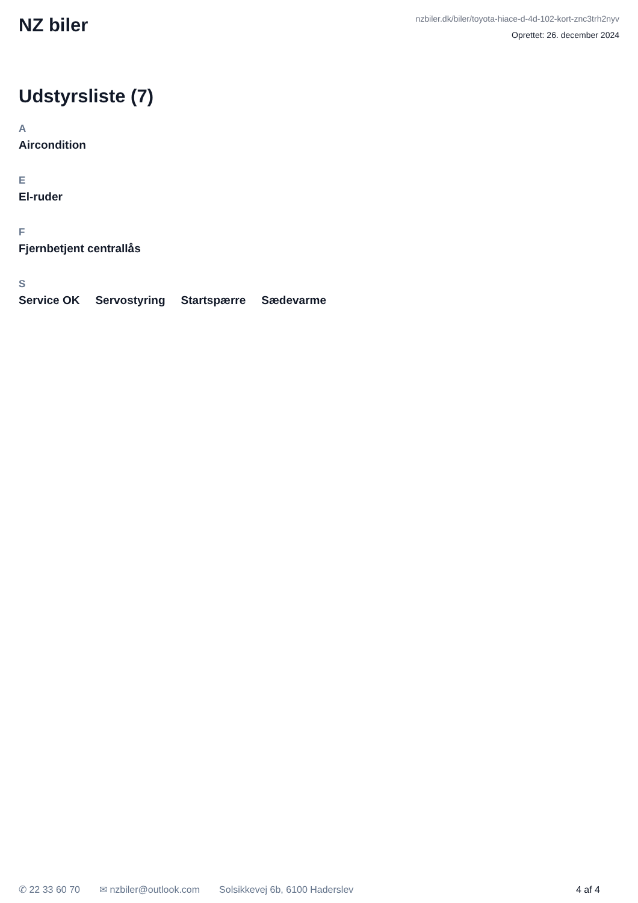NZ biler
nzbiler.dk/biler/toyota-hiace-d-4d-102-kort-znc3trh2nyv
Oprettet: 26. december 2024
Udstyrsliste (7)
A
Aircondition
E
El-ruder
F
Fjernbetjent centrallås
S
Service OK Servostyring Startspærre Sædevarme
✆ 22 33 60 70 ✉ nzbiler@outlook.com Solsikkevej 6b, 6100 Haderslev 4 af 4